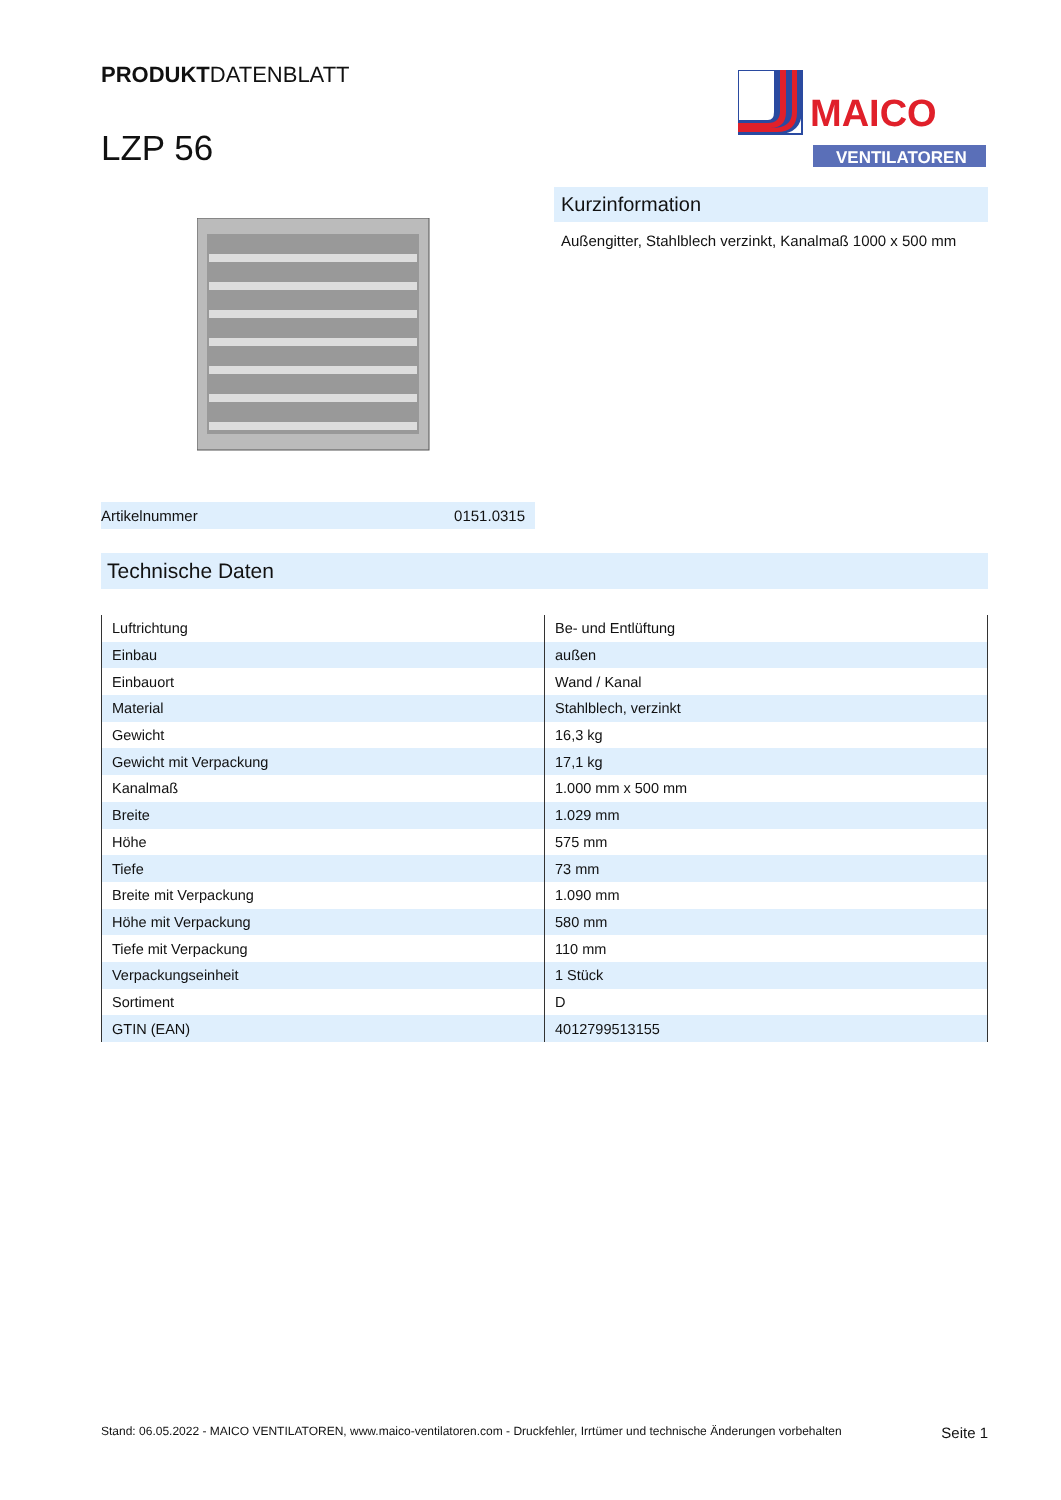PRODUKTDATENBLATT
LZP 56
MAICO
VENTILATOREN
Kurzinformation
Außengitter, Stahlblech verzinkt, Kanalmaß 1000 x 500 mm
Artikelnummer 0151.0315
Technische Daten
| Luftrichtung | Be- und Entlüftung |
| Einbau | außen |
| Einbauort | Wand / Kanal |
| Material | Stahlblech, verzinkt |
| Gewicht | 16,3 kg |
| Gewicht mit Verpackung | 17,1 kg |
| Kanalmaß | 1.000 mm x 500 mm |
| Breite | 1.029 mm |
| Höhe | 575 mm |
| Tiefe | 73 mm |
| Breite mit Verpackung | 1.090 mm |
| Höhe mit Verpackung | 580 mm |
| Tiefe mit Verpackung | 110 mm |
| Verpackungseinheit | 1 Stück |
| Sortiment | D |
| GTIN (EAN) | 4012799513155 |
Stand: 06.05.2022 - MAICO VENTILATOREN, www.maico-ventilatoren.com - Druckfehler, Irrtümer und technische Änderungen vorbehalten Seite 1